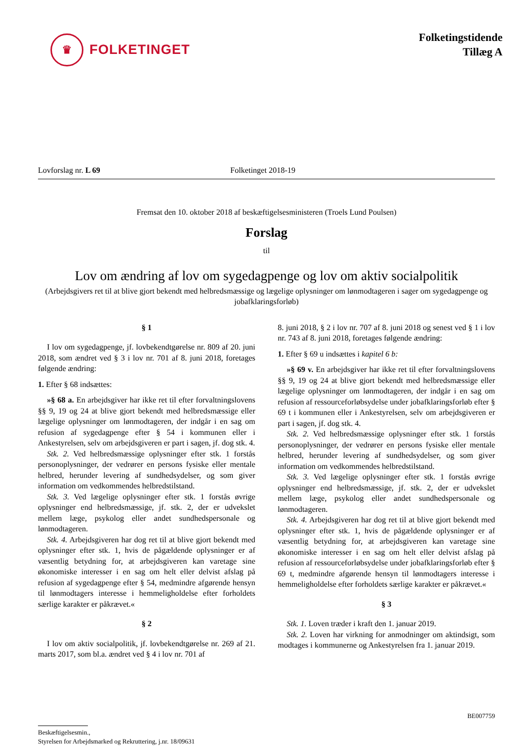♛
FOLKETINGET
Folketingstidende
Tillæg A
Lovforslag nr. L 69 Folketinget 2018-19
Fremsat den 10. oktober 2018 af beskæftigelsesministeren (Troels Lund Poulsen)
Forslag
til
Lov om ændring af lov om sygedagpenge og lov om aktiv socialpolitik
(Arbejdsgivers ret til at blive gjort bekendt med helbredsmæssige og lægelige oplysninger om lønmodtageren i sager om sygedagpenge og jobafklaringsforløb)
§ 1
I lov om sygedagpenge, jf. lovbekendtgørelse nr. 809 af 20. juni 2018, som ændret ved § 3 i lov nr. 701 af 8. juni 2018, foretages følgende ændring:
1. Efter § 68 indsættes:
»§ 68 a. En arbejdsgiver har ikke ret til efter forvaltningslovens §§ 9, 19 og 24 at blive gjort bekendt med helbredsmæssige eller lægelige oplysninger om lønmodtageren, der indgår i en sag om refusion af sygedagpenge efter § 54 i kommunen eller i Ankestyrelsen, selv om arbejdsgiveren er part i sagen, jf. dog stk. 4.
Stk. 2. Ved helbredsmæssige oplysninger efter stk. 1 forstås personoplysninger, der vedrører en persons fysiske eller mentale helbred, herunder levering af sundhedsydelser, og som giver information om vedkommendes helbredstilstand.
Stk. 3. Ved lægelige oplysninger efter stk. 1 forstås øvrige oplysninger end helbredsmæssige, jf. stk. 2, der er udvekslet mellem læge, psykolog eller andet sundhedspersonale og lønmodtageren.
Stk. 4. Arbejdsgiveren har dog ret til at blive gjort bekendt med oplysninger efter stk. 1, hvis de pågældende oplysninger er af væsentlig betydning for, at arbejdsgiveren kan varetage sine økonomiske interesser i en sag om helt eller delvist afslag på refusion af sygedagpenge efter § 54, medmindre afgørende hensyn til lønmodtagers interesse i hemmeligholdelse efter forholdets særlige karakter er påkrævet.«
§ 2
I lov om aktiv socialpolitik, jf. lovbekendtgørelse nr. 269 af 21. marts 2017, som bl.a. ændret ved § 4 i lov nr. 701 af
8. juni 2018, § 2 i lov nr. 707 af 8. juni 2018 og senest ved § 1 i lov nr. 743 af 8. juni 2018, foretages følgende ændring:
1. Efter § 69 u indsættes i kapitel 6 b:
»§ 69 v. En arbejdsgiver har ikke ret til efter forvaltningslovens §§ 9, 19 og 24 at blive gjort bekendt med helbredsmæssige eller lægelige oplysninger om lønmodtageren, der indgår i en sag om refusion af ressourceforløbsydelse under jobafklaringsforløb efter § 69 t i kommunen eller i Ankestyrelsen, selv om arbejdsgiveren er part i sagen, jf. dog stk. 4.
Stk. 2. Ved helbredsmæssige oplysninger efter stk. 1 forstås personoplysninger, der vedrører en persons fysiske eller mentale helbred, herunder levering af sundhedsydelser, og som giver information om vedkommendes helbredstilstand.
Stk. 3. Ved lægelige oplysninger efter stk. 1 forstås øvrige oplysninger end helbredsmæssige, jf. stk. 2, der er udvekslet mellem læge, psykolog eller andet sundhedspersonale og lønmodtageren.
Stk. 4. Arbejdsgiveren har dog ret til at blive gjort bekendt med oplysninger efter stk. 1, hvis de pågældende oplysninger er af væsentlig betydning for, at arbejdsgiveren kan varetage sine økonomiske interesser i en sag om helt eller delvist afslag på refusion af ressourceforløbsydelse under jobafklaringsforløb efter § 69 t, medmindre afgørende hensyn til lønmodtagers interesse i hemmeligholdelse efter forholdets særlige karakter er påkrævet.«
§ 3
Stk. 1. Loven træder i kraft den 1. januar 2019.
Stk. 2. Loven har virkning for anmodninger om aktindsigt, som modtages i kommunerne og Ankestyrelsen fra 1. januar 2019.
BE007759
Beskæftigelsesmin.,
Styrelsen for Arbejdsmarked og Rekruttering, j.nr. 18/09631